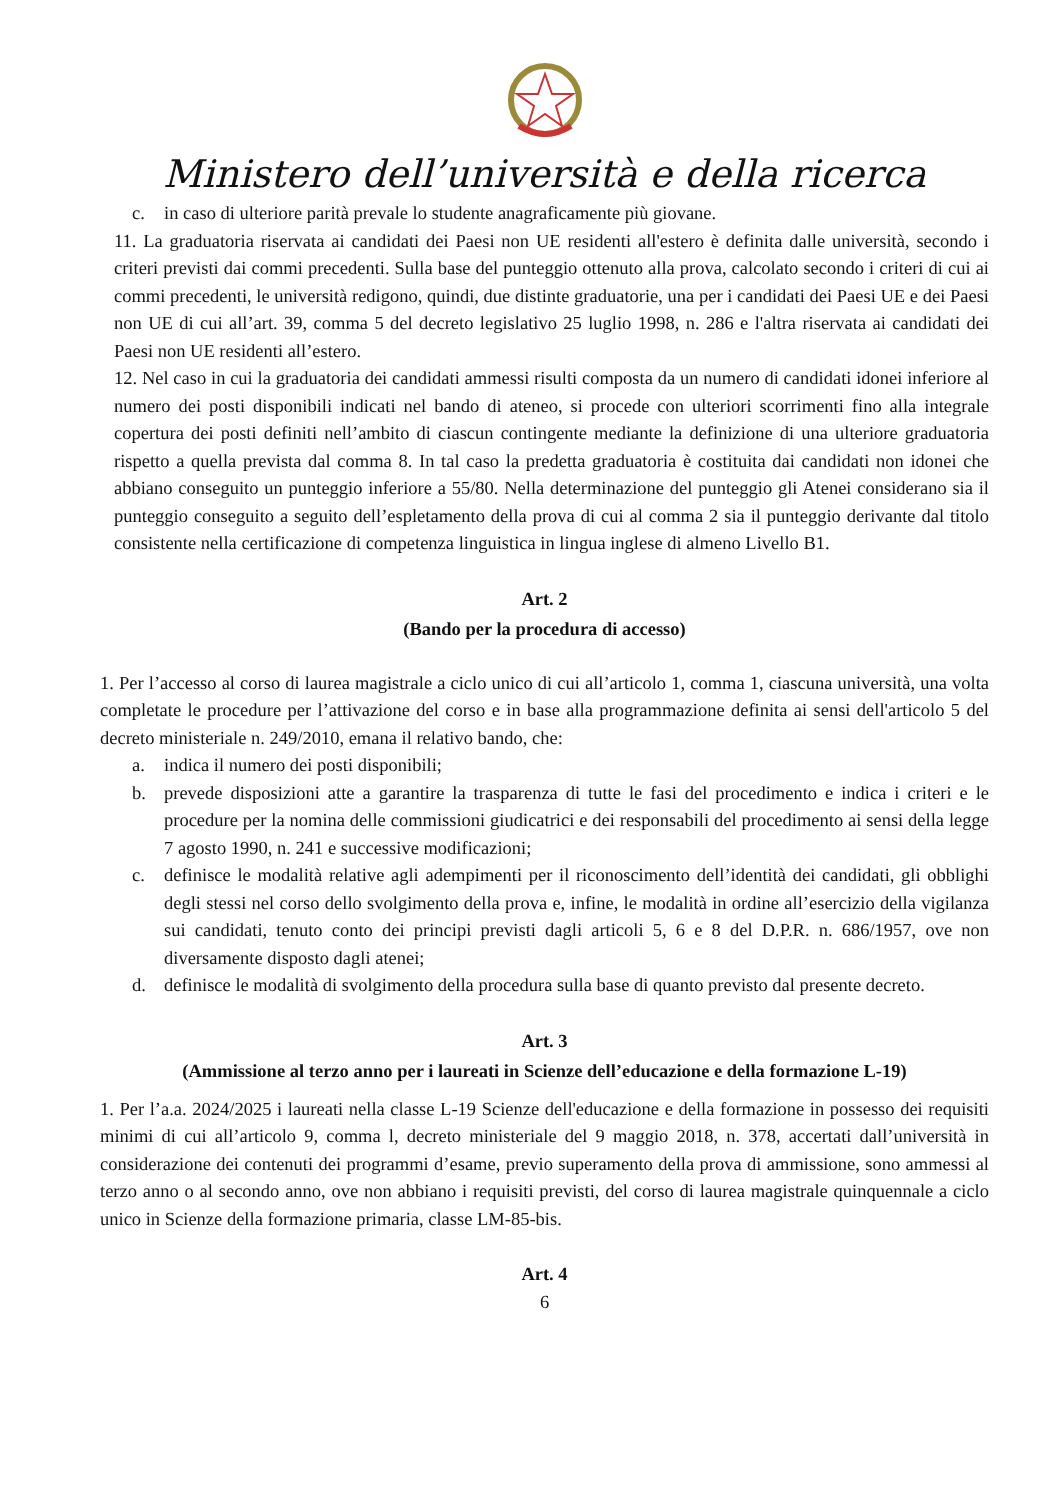Ministero dell’università e della ricerca
c. in caso di ulteriore parità prevale lo studente anagraficamente più giovane.
11. La graduatoria riservata ai candidati dei Paesi non UE residenti all'estero è definita dalle università, secondo i criteri previsti dai commi precedenti. Sulla base del punteggio ottenuto alla prova, calcolato secondo i criteri di cui ai commi precedenti, le università redigono, quindi, due distinte graduatorie, una per i candidati dei Paesi UE e dei Paesi non UE di cui all’art. 39, comma 5 del decreto legislativo 25 luglio 1998, n. 286 e l'altra riservata ai candidati dei Paesi non UE residenti all’estero.
12. Nel caso in cui la graduatoria dei candidati ammessi risulti composta da un numero di candidati idonei inferiore al numero dei posti disponibili indicati nel bando di ateneo, si procede con ulteriori scorrimenti fino alla integrale copertura dei posti definiti nell’ambito di ciascun contingente mediante la definizione di una ulteriore graduatoria rispetto a quella prevista dal comma 8. In tal caso la predetta graduatoria è costituita dai candidati non idonei che abbiano conseguito un punteggio inferiore a 55/80. Nella determinazione del punteggio gli Atenei considerano sia il punteggio conseguito a seguito dell’espletamento della prova di cui al comma 2 sia il punteggio derivante dal titolo consistente nella certificazione di competenza linguistica in lingua inglese di almeno Livello B1.
Art. 2
(Bando per la procedura di accesso)
1. Per l’accesso al corso di laurea magistrale a ciclo unico di cui all’articolo 1, comma 1, ciascuna università, una volta completate le procedure per l’attivazione del corso e in base alla programmazione definita ai sensi dell'articolo 5 del decreto ministeriale n. 249/2010, emana il relativo bando, che:
a. indica il numero dei posti disponibili;
b. prevede disposizioni atte a garantire la trasparenza di tutte le fasi del procedimento e indica i criteri e le procedure per la nomina delle commissioni giudicatrici e dei responsabili del procedimento ai sensi della legge 7 agosto 1990, n. 241 e successive modificazioni;
c. definisce le modalità relative agli adempimenti per il riconoscimento dell’identità dei candidati, gli obblighi degli stessi nel corso dello svolgimento della prova e, infine, le modalità in ordine all’esercizio della vigilanza sui candidati, tenuto conto dei principi previsti dagli articoli 5, 6 e 8 del D.P.R. n. 686/1957, ove non diversamente disposto dagli atenei;
d. definisce le modalità di svolgimento della procedura sulla base di quanto previsto dal presente decreto.
Art. 3
(Ammissione al terzo anno per i laureati in Scienze dell’educazione e della formazione L-19)
1. Per l’a.a. 2024/2025 i laureati nella classe L-19 Scienze dell'educazione e della formazione in possesso dei requisiti minimi di cui all’articolo 9, comma l, decreto ministeriale del 9 maggio 2018, n. 378, accertati dall’università in considerazione dei contenuti dei programmi d’esame, previo superamento della prova di ammissione, sono ammessi al terzo anno o al secondo anno, ove non abbiano i requisiti previsti, del corso di laurea magistrale quinquennale a ciclo unico in Scienze della formazione primaria, classe LM-85-bis.
Art. 4
6